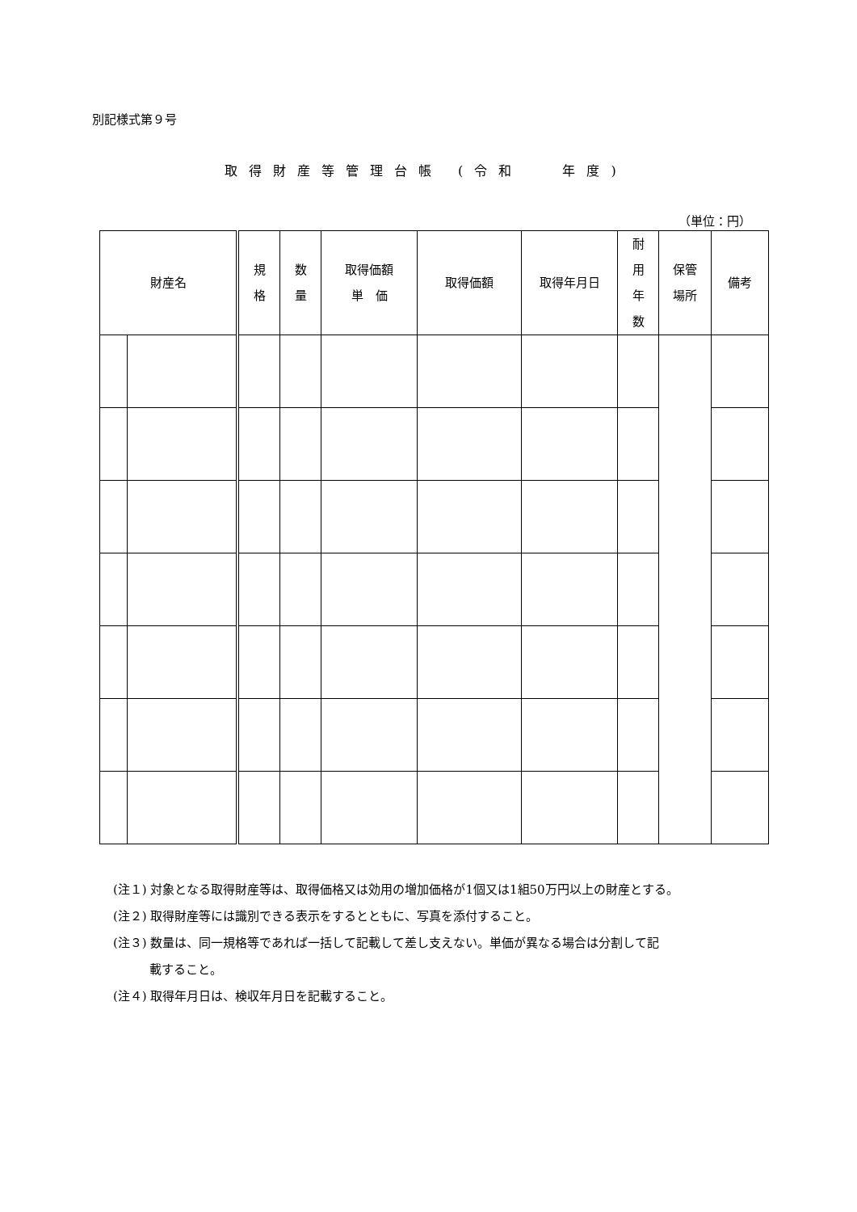別記様式第９号
取得財産等管理台帳 (令和　 年度)
（単位：円）
| 財産名 | | 規 格 | 数 量 | 取得価額 単 価 | 取得価額 | 取得年月日 | 耐 用 年 数 | 保管 場所 | 備考 |
| --- | --- | --- | --- | --- | --- | --- | --- | --- | --- |
(注１) 対象となる取得財産等は、取得価格又は効用の増加価格が1個又は1組50万円以上の財産とする。
(注２) 取得財産等には識別できる表示をするとともに、写真を添付すること。
(注３) 数量は、同一規格等であれば一括して記載して差し支えない。単価が異なる場合は分割して記
　　　載すること。
(注４) 取得年月日は、検収年月日を記載すること。